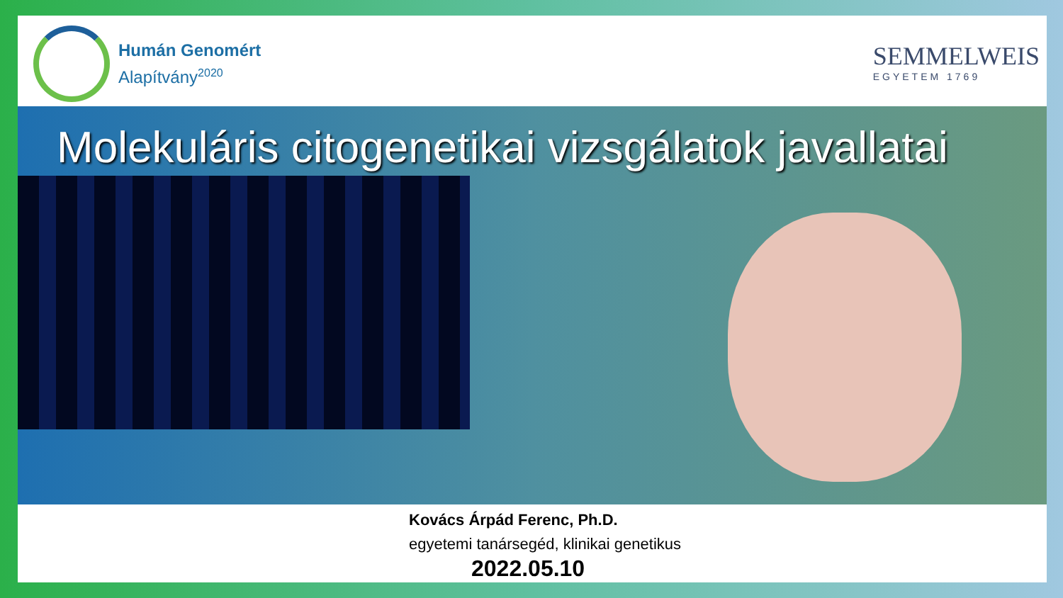Humán Genomért
Alapítvány<sup>2020</sup>
SEMMELWEIS
EGYETEM 1769
Molekuláris citogenetikai vizsgálatok javallatai
Kovács Árpád Ferenc, Ph.D.
egyetemi tanársegéd, klinikai genetikus
2022.05.10